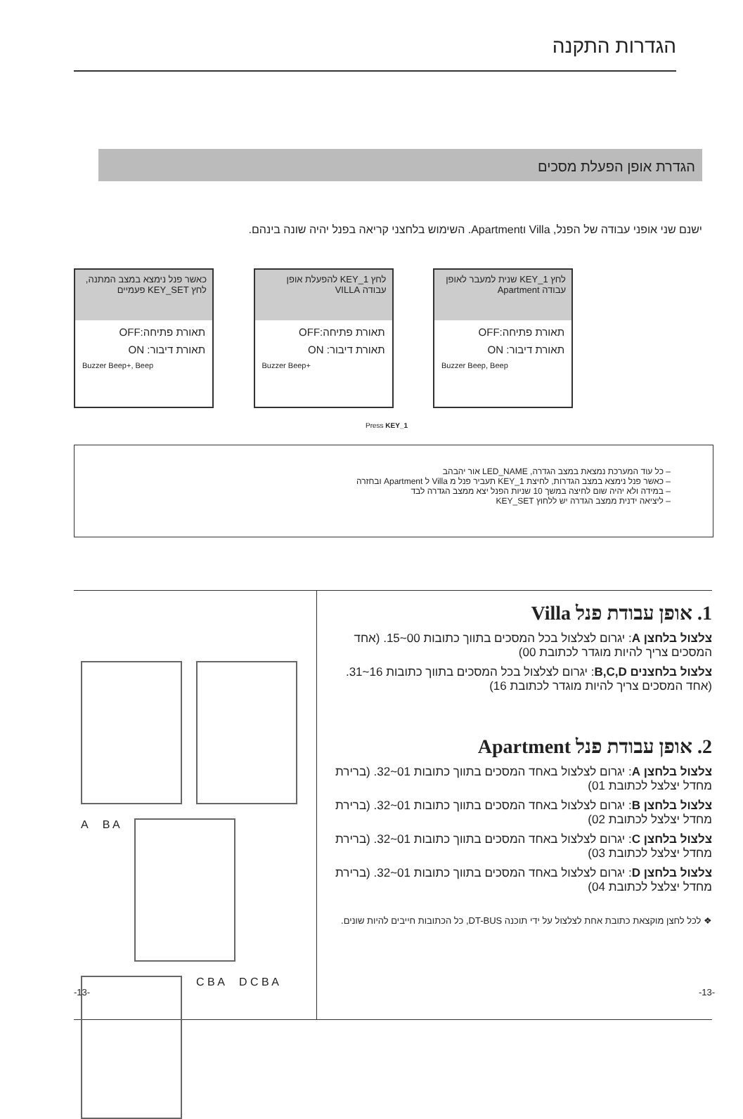הגדרות התקנה
הגדרת אופן הפעלת מסכים
ישנם שני אופני עבודה של הפנל, Villa וApartment. השימוש בלחצני קריאה בפנל יהיה שונה בינהם.
כאשר פנל נימצא במצב המתנה, לחץ KEY_SET פעמיים
תאורת פתיחה:OFF
תאורת דיבור: ON
Buzzer Beep+, Beep
לחץ KEY_1 להפעלת אופן עבודה VILLA
תאורת פתיחה:OFF
תאורת דיבור: ON
Buzzer Beep+
לחץ KEY_1 שנית למעבר לאופן עבודה Apartment
תאורת פתיחה:OFF
תאורת דיבור: ON
Buzzer Beep, Beep
Press KEY_1
– כל עוד המערכת נמצאת במצב הגדרה, LED_NAME אור יהבהב
– כאשר פנל נימצא במצב הגדרות, לחיצת KEY_1 תעביר פנל מ Villa ל Apartment ובחזרה
– במידה ולא יהיה שום לחיצה במשך 10 שניות הפנל יצא ממצב הגדרה לבד
– ליציאה ידנית ממצב הגדרה יש ללחוץ KEY_SET
A
B A
C B A
D C B A
1. אופן עבודת פנל Villa
צלצול בלחצן A: יגרום לצלצול בכל המסכים בתווך כתובות 00~15. (אחד המסכים צריך להיות מוגדר לכתובת 00)
צלצול בלחצנים B,C,D: יגרום לצלצול בכל המסכים בתווך כתובות 16~31. (אחד המסכים צריך להיות מוגדר לכתובת 16)
2. אופן עבודת פנל Apartment
צלצול בלחצן A: יגרום לצלצול באחד המסכים בתווך כתובות 01~32. (ברירת מחדל יצלצל לכתובת 01)
צלצול בלחצן B: יגרום לצלצול באחד המסכים בתווך כתובות 01~32. (ברירת מחדל יצלצל לכתובת 02)
צלצול בלחצן C: יגרום לצלצול באחד המסכים בתווך כתובות 01~32. (ברירת מחדל יצלצל לכתובת 03)
צלצול בלחצן D: יגרום לצלצול באחד המסכים בתווך כתובות 01~32. (ברירת מחדל יצלצל לכתובת 04)
❖ לכל לחצן מוקצאת כתובת אחת לצלצול על ידי תוכנה DT-BUS, כל הכתובות חייבים להיות שונים.
-13- -13-